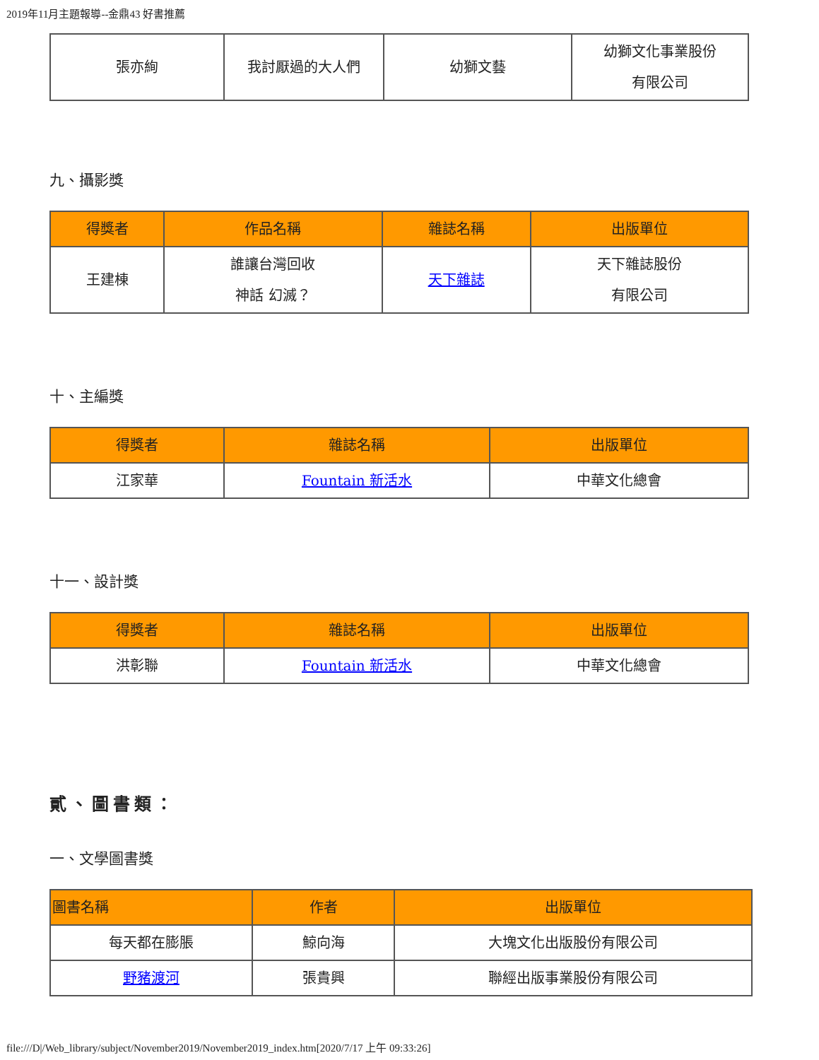2019年11月主題報導--金鼎43 好書推薦
| 張亦絢 | 我討厭過的大人們 | 幼獅文藝 | 幼獅文化事業股份 有限公司 |
九、攝影獎
| 得獎者 | 作品名稱 | 雜誌名稱 | 出版單位 |
| --- | --- | --- | --- |
| 王建棟 | 誰讓台灣回收 神話 幻滅？ | 天下雜誌 | 天下雜誌股份 有限公司 |
十、主編獎
| 得獎者 | 雜誌名稱 | 出版單位 |
| --- | --- | --- |
| 江家華 | Fountain 新活水 | 中華文化總會 |
十一、設計獎
| 得獎者 | 雜誌名稱 | 出版單位 |
| --- | --- | --- |
| 洪彰聯 | Fountain 新活水 | 中華文化總會 |
貳、圖書類：
一、文學圖書獎
| 圖書名稱 | 作者 | 出版單位 |
| --- | --- | --- |
| 每天都在膨脹 | 鯨向海 | 大塊文化出版股份有限公司 |
| 野豬渡河 | 張貴興 | 聯經出版事業股份有限公司 |
file:///D|/Web_library/subject/November2019/November2019_index.htm[2020/7/17 上午 09:33:26]